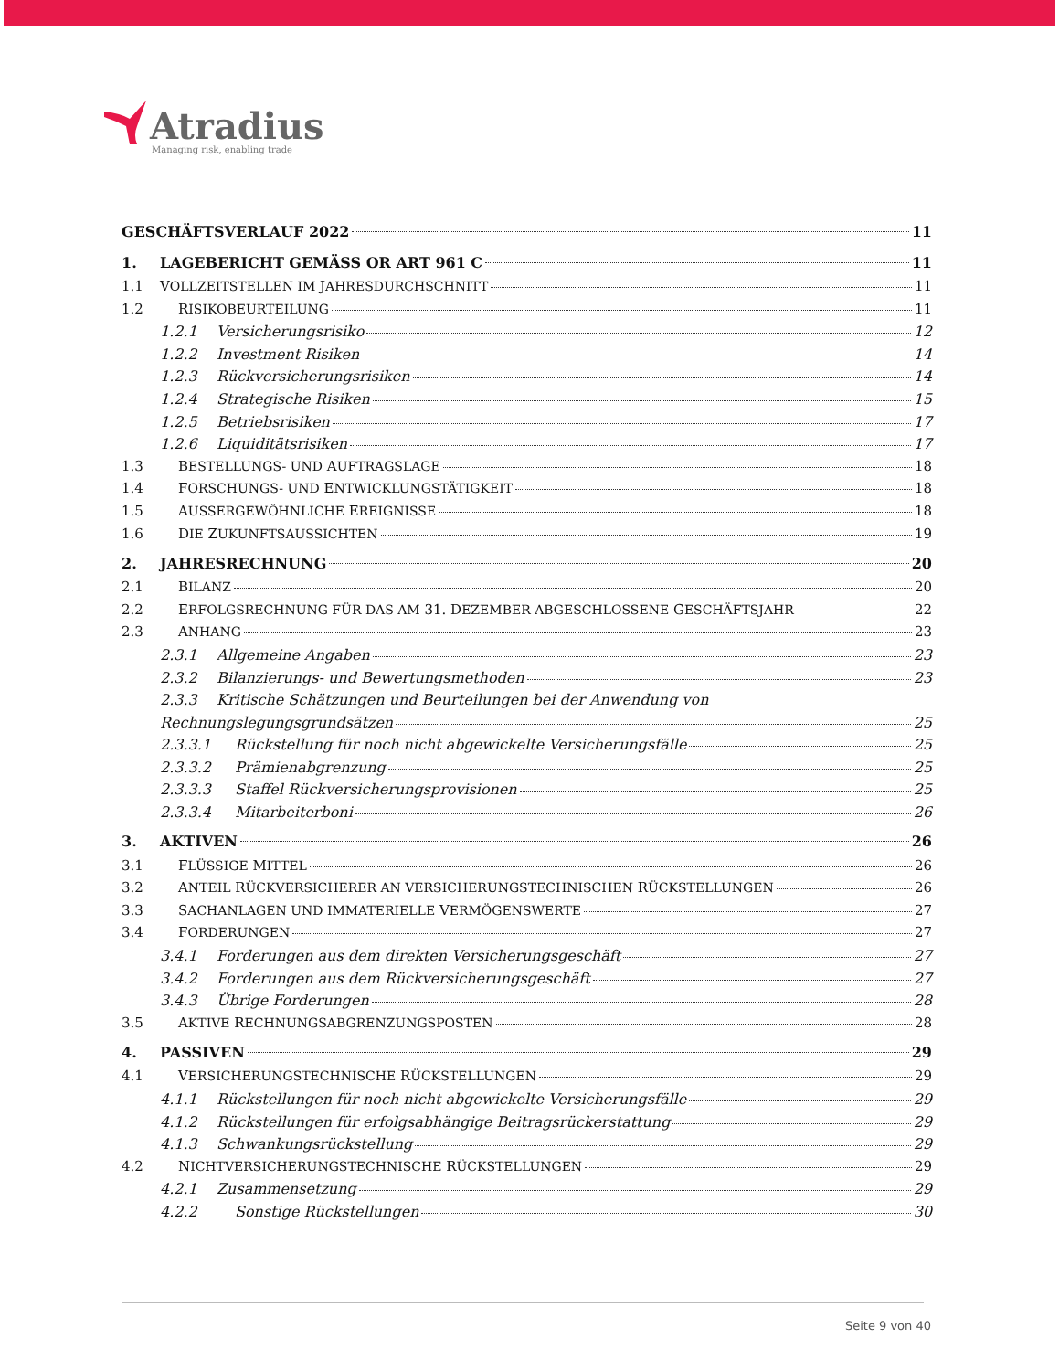Atradius
Managing risk, enabling trade
GESCHÄFTSVERLAUF 2022 11
1. LAGEBERICHT GEMÄSS OR ART 961 C 11
1.1 VOLLZEITSTELLEN IM JAHRESDURCHSCHNITT 11
1.2 RISIKOBEURTEILUNG 11
1.2.1 Versicherungsrisiko 12
1.2.2 Investment Risiken 14
1.2.3 Rückversicherungsrisiken 14
1.2.4 Strategische Risiken 15
1.2.5 Betriebsrisiken 17
1.2.6 Liquiditätsrisiken 17
1.3 BESTELLUNGS- UND AUFTRAGSLAGE 18
1.4 FORSCHUNGS- UND ENTWICKLUNGSTÄTIGKEIT 18
1.5 AUSSERGEWÖHNLICHE EREIGNISSE 18
1.6 DIE ZUKUNFTSAUSSICHTEN 19
2. JAHRESRECHNUNG 20
2.1 BILANZ 20
2.2 ERFOLGSRECHNUNG FÜR DAS AM 31. DEZEMBER ABGESCHLOSSENE GESCHÄFTSJAHR 22
2.3 ANHANG 23
2.3.1 Allgemeine Angaben 23
2.3.2 Bilanzierungs- und Bewertungsmethoden 23
2.3.3 Kritische Schätzungen und Beurteilungen bei der Anwendung von
Rechnungslegungsgrundsätzen 25
2.3.3.1 Rückstellung für noch nicht abgewickelte Versicherungsfälle 25
2.3.3.2 Prämienabgrenzung 25
2.3.3.3 Staffel Rückversicherungsprovisionen 25
2.3.3.4 Mitarbeiterboni 26
3. AKTIVEN 26
3.1 FLÜSSIGE MITTEL 26
3.2 ANTEIL RÜCKVERSICHERER AN VERSICHERUNGSTECHNISCHEN RÜCKSTELLUNGEN 26
3.3 SACHANLAGEN UND IMMATERIELLE VERMÖGENSWERTE 27
3.4 FORDERUNGEN 27
3.4.1 Forderungen aus dem direkten Versicherungsgeschäft 27
3.4.2 Forderungen aus dem Rückversicherungsgeschäft 27
3.4.3 Übrige Forderungen 28
3.5 AKTIVE RECHNUNGSABGRENZUNGSPOSTEN 28
4. PASSIVEN 29
4.1 VERSICHERUNGSTECHNISCHE RÜCKSTELLUNGEN 29
4.1.1 Rückstellungen für noch nicht abgewickelte Versicherungsfälle 29
4.1.2 Rückstellungen für erfolgsabhängige Beitragsrückerstattung 29
4.1.3 Schwankungsrückstellung 29
4.2 NICHTVERSICHERUNGSTECHNISCHE RÜCKSTELLUNGEN 29
4.2.1 Zusammensetzung 29
4.2.2 Sonstige Rückstellungen 30
Seite 9 von 40